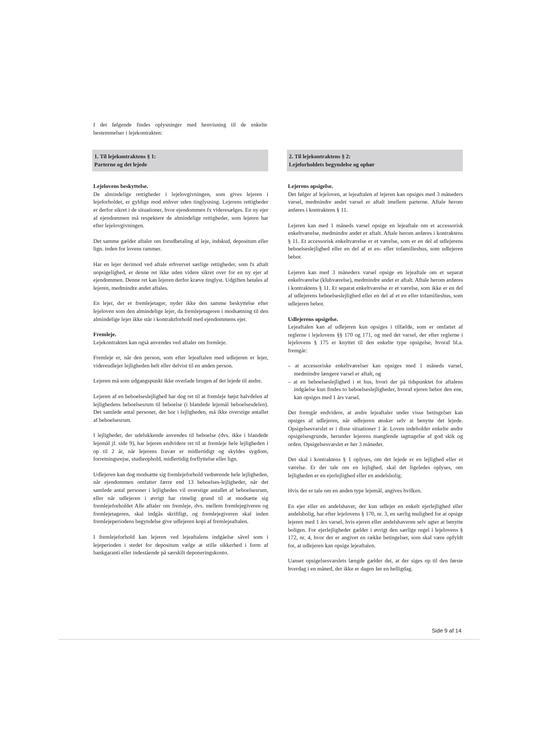I det følgende findes oplysninger med henvisning til de enkelte bestemmelser i lejekontrakten:
1. Til lejekontraktens § 1:
Parterne og det lejede
Lejelovens beskyttelse.
De almindelige rettigheder i lejelovgivningen, som gives lejeren i lejeforholdet, er gyldige mod enhver uden tinglysning. Lejerens rettigheder er derfor sikret i de situationer, hvor ejendommen fx videresælges. En ny ejer af ejendommen må respektere de almindelige rettigheder, som lejeren har efter lejelovgivningen.
Det samme gælder aftaler om forudbetaling af leje, indskud, depositum eller lign. inden for lovens rammer.
Har en lejer derimod ved aftale erhvervet særlige rettigheder, som fx aftalt uopsigelighed, er denne ret ikke uden videre sikret over for en ny ejer af ejendommen. Denne ret kan lejeren derfor kræve tinglyst. Udgiften betales af lejeren, medmindre andet aftales.
En lejer, der er fremlejetager, nyder ikke den samme beskyttelse efter lejeloven som den almindelige lejer, da fremlejetageren i modsætning til den almindelige lejer ikke står i kontraktforhold med ejendommens ejer.
Fremleje.
Lejekontrakten kan også anvendes ved aftaler om fremleje.
Fremleje er, når den person, som efter lejeaftalen med udlejeren er lejer, videreudlejer lejligheden helt eller delvist til en anden person.
Lejeren må som udgangspunkt ikke overlade brugen af det lejede til andre.
Lejeren af en beboelseslejlighed har dog ret til at fremleje højst halvdelen af lejlighedens beboelsesrum til beboelse (i blandede lejemål beboelsesdelen). Det samlede antal personer, der bor i lejligheden, må ikke overstige antallet af beboelsesrum.
I lejligheder, der udelukkende anvendes til beboelse (dvs. ikke i blandede lejemål jf. side 9), har lejeren endvidere ret til at fremleje hele lejligheden i op til 2 år, når lejerens fravær er midlertidigt og skyldes sygdom, forretningsrejse, studieophold, midlertidig forflyttelse eller lign.
Udlejeren kan dog modsætte sig fremlejeforhold vedrørende hele lejligheden, når ejendommen omfatter færre end 13 beboelses-lejligheder, når det samlede antal personer i lejligheden vil overstige antallet af beboelsesrum, eller når udlejeren i øvrigt har rimelig grund til at modsætte sig fremlejeforholdet Alle aftaler om fremleje, dvs. mellem fremlejegiveren og fremlejetageren, skal indgås skriftligt, og fremlejegiveren skal inden fremlejeperiodens begyndelse give udlejeren kopi af fremlejeaftalen.
I fremlejeforhold kan lejeren ved lejeaftalens indgåelse såvel som i lejeperioden i stedet for depositum vælge at stille sikkerhed i form af bankgaranti eller indestående på særskilt deponeringskonto.
2. Til lejekontraktens § 2:
Lejeforholdets begyndelse og ophør
Lejerens opsigelse.
Det følger af lejeloven, at lejeaftalen af lejeren kan opsiges med 3 måneders varsel, medmindre andet varsel er aftalt imellem parterne. Aftale herom anføres i kontraktens § 11.
Lejeren kan med 1 måneds varsel opsige en lejeaftale om et accessorisk enkeltværelse, medmindre andet er aftalt. Aftale herom anføres i kontraktens § 11. Et accessorisk enkeltværelse er et værelse, som er en del af udlejerens beboelseslejlighed eller en del af et en- eller tofamilieshus, som udlejeren bebor.
Lejeren kan med 3 måneders varsel opsige en lejeaftale om et separat enkeltværelse (klubværelse), medmindre andet er aftalt. Aftale herom anføres i kontraktens § 11. Et separat enkeltværelse er et værelse, som ikke er en del af udlejerens beboelseslejlighed eller en del af et en eller tofamilieshus, som udlejeren bebor.
Udlejerens opsigelse.
Lejeaftalen kan af udlejeren kun opsiges i tilfælde, som er omfattet af reglerne i lejelovens §§ 170 og 171, og med det varsel, der efter reglerne i lejelovens § 175 er knyttet til den enkelte type opsigelse, hvoraf bl.a. fremgår:
– at accessoriske enkeltværelser kan opsiges med 1 måneds varsel, medmindre længere varsel er aftalt, og
– at en beboelseslejlighed i et hus, hvori der på tidspunktet for aftalens indgåelse kun findes to beboelseslejligheder, hvoraf ejeren bebor den ene, kan opsiges med 1 års varsel.
Det fremgår endvidere, at andre lejeaftaler under visse betingelser kan opsiges af udlejeren, når udlejeren ønsker selv at benytte det lejede. Opsigelsesvarslet er i disse situationer 1 år. Loven indeholder enkelte andre opsigelsesgrunde, herunder lejerens manglende iagttagelse af god skik og orden. Opsigelsesvarslet er her 3 måneder.
Det skal i kontraktens § 1 oplyses, om det lejede er en lejlighed eller et værelse. Er der tale om en lejlighed, skal det ligeledes oplyses, om lejligheden er en ejerlejlighed eller en andelsbolig.
Hvis der er tale om en anden type lejemål, angives hvilken.
En ejer eller en andelshaver, der kun udlejer en enkelt ejerlejlighed eller andelsbolig, har efter lejelovens § 170, nr. 3, en særlig mulighed for at opsige lejeren med 1 års varsel, hvis ejeren eller andelshaveren selv agter at benytte boligen. For ejerlejligheder gælder i øvrigt den særlige regel i lejelovens § 172, nr. 4, hvor der er angivet en række betingelser, som skal være opfyldt for, at udlejeren kan opsige lejeaftalen.
Uanset opsigelsesvarslets længde gælder det, at der siges op til den første hverdag i en måned, der ikke er dagen før en helligdag.
Side 9 af 14